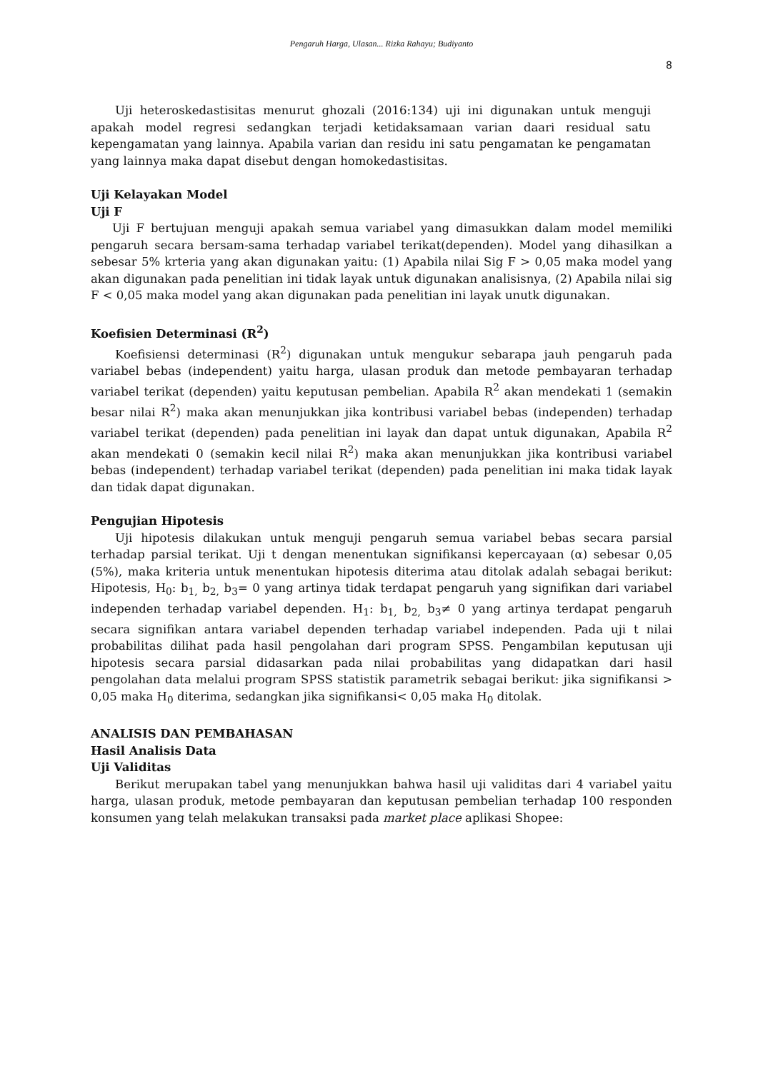Pengaruh Harga, Ulasan... Rizka Rahayu; Budiyanto
8
Uji heteroskedastisitas menurut ghozali (2016:134) uji ini digunakan untuk menguji apakah model regresi sedangkan terjadi ketidaksamaan varian daari residual satu kepengamatan yang lainnya. Apabila varian dan residu ini satu pengamatan ke pengamatan yang lainnya maka dapat disebut dengan homokedastisitas.
Uji Kelayakan Model
Uji F
Uji F bertujuan menguji apakah semua variabel yang dimasukkan dalam model memiliki pengaruh secara bersam-sama terhadap variabel terikat(dependen). Model yang dihasilkan a sebesar 5% krteria yang akan digunakan yaitu: (1) Apabila nilai Sig F > 0,05 maka model yang akan digunakan pada penelitian ini tidak layak untuk digunakan analisisnya, (2) Apabila nilai sig F < 0,05 maka model yang akan digunakan pada penelitian ini layak unutk digunakan.
Koefisien Determinasi (R<sup>2</sup>)
Koefisiensi determinasi (R<sup>2</sup>) digunakan untuk mengukur sebarapa jauh pengaruh pada variabel bebas (independent) yaitu harga, ulasan produk dan metode pembayaran terhadap variabel terikat (dependen) yaitu keputusan pembelian. Apabila R<sup>2</sup> akan mendekati 1 (semakin besar nilai R<sup>2</sup>) maka akan menunjukkan jika kontribusi variabel bebas (independen) terhadap variabel terikat (dependen) pada penelitian ini layak dan dapat untuk digunakan, Apabila R<sup>2</sup> akan mendekati 0 (semakin kecil nilai R<sup>2</sup>) maka akan menunjukkan jika kontribusi variabel bebas (independent) terhadap variabel terikat (dependen) pada penelitian ini maka tidak layak dan tidak dapat digunakan.
Pengujian Hipotesis
Uji hipotesis dilakukan untuk menguji pengaruh semua variabel bebas secara parsial terhadap parsial terikat. Uji t dengan menentukan signifikansi kepercayaan (α) sebesar 0,05 (5%), maka kriteria untuk menentukan hipotesis diterima atau ditolak adalah sebagai berikut: Hipotesis, H<sub>0</sub>: b<sub>1,</sub> b<sub>2,</sub> b<sub>3</sub>= 0 yang artinya tidak terdapat pengaruh yang signifikan dari variabel independen terhadap variabel dependen. H<sub>1</sub>: b<sub>1,</sub> b<sub>2,</sub> b<sub>3</sub>≠ 0 yang artinya terdapat pengaruh secara signifikan antara variabel dependen terhadap variabel independen. Pada uji t nilai probabilitas dilihat pada hasil pengolahan dari program SPSS. Pengambilan keputusan uji hipotesis secara parsial didasarkan pada nilai probabilitas yang didapatkan dari hasil pengolahan data melalui program SPSS statistik parametrik sebagai berikut: jika signifikansi > 0,05 maka H<sub>0</sub> diterima, sedangkan jika signifikansi< 0,05 maka H<sub>0</sub> ditolak.
ANALISIS DAN PEMBAHASAN
Hasil Analisis Data
Uji Validitas
Berikut merupakan tabel yang menunjukkan bahwa hasil uji validitas dari 4 variabel yaitu harga, ulasan produk, metode pembayaran dan keputusan pembelian terhadap 100 responden konsumen yang telah melakukan transaksi pada market place aplikasi Shopee: